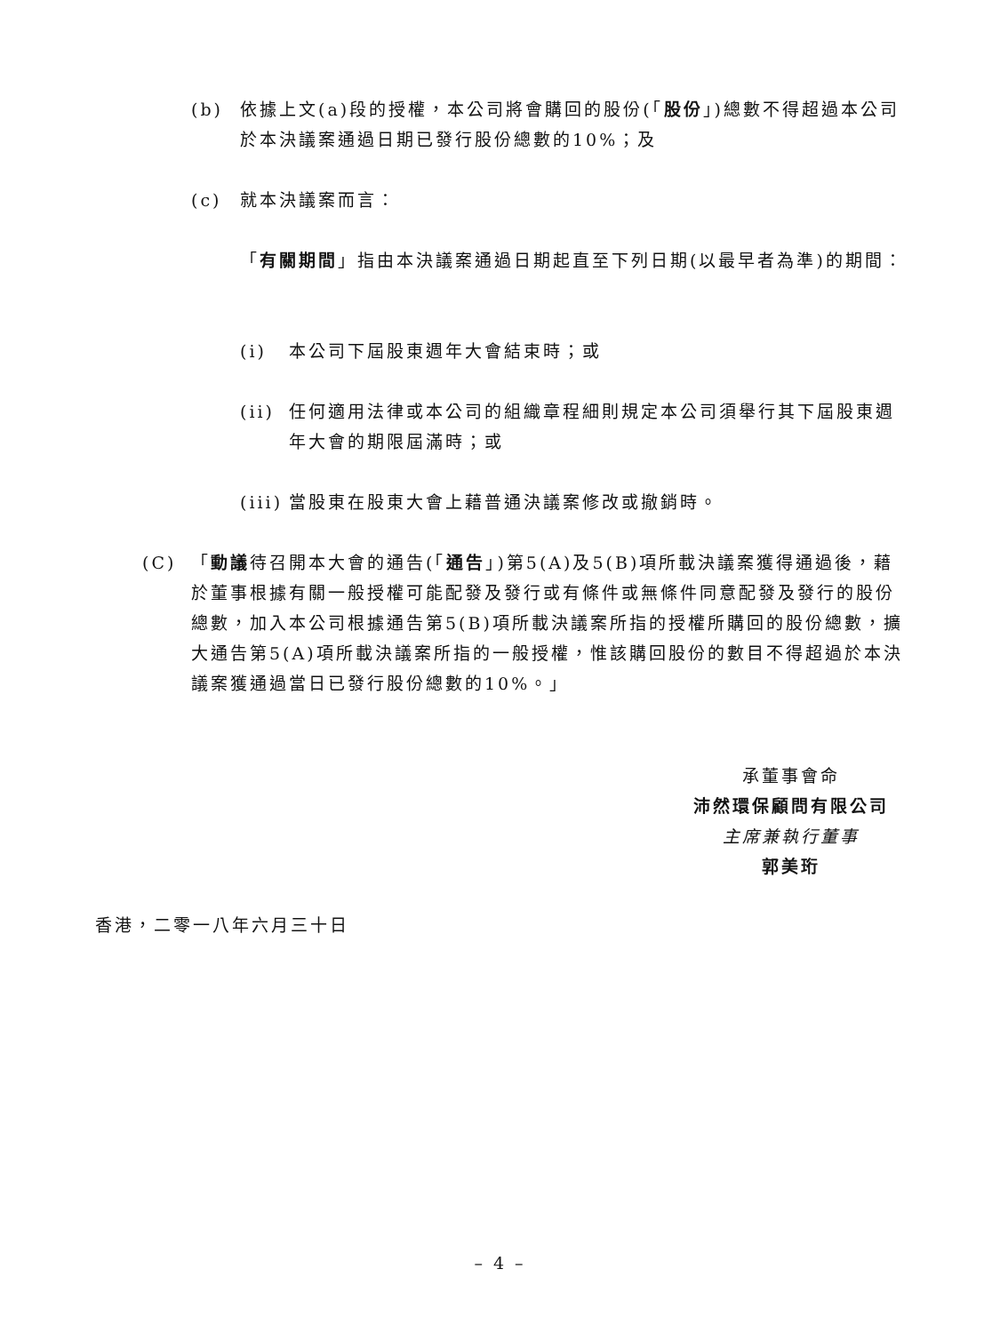(b) 依據上文(a)段的授權，本公司將會購回的股份(「股份」)總數不得超過本公司於本決議案通過日期已發行股份總數的10%；及
(c) 就本決議案而言：
「有關期間」指由本決議案通過日期起直至下列日期(以最早者為準)的期間：
(i) 本公司下屆股東週年大會結束時；或
(ii)
任何適用法律或本公司的組織章程細則規定本公司須舉行其下屆股東週年大會的期限屆滿時；或
(iii)
當股東在股東大會上藉普通決議案修改或撤銷時。
(C) 「動議待召開本大會的通告(「通告」)第5(A)及5(B)項所載決議案獲得通過後，藉於董事根據有關一般授權可能配發及發行或有條件或無條件同意配發及發行的股份總數，加入本公司根據通告第5(B)項所載決議案所指的授權所購回的股份總數，擴大通告第5(A)項所載決議案所指的一般授權，惟該購回股份的數目不得超過於本決議案獲通過當日已發行股份總數的10%。」
承董事會命
沛然環保顧問有限公司
主席兼執行董事
郭美珩
香港，二零一八年六月三十日
– 4 –